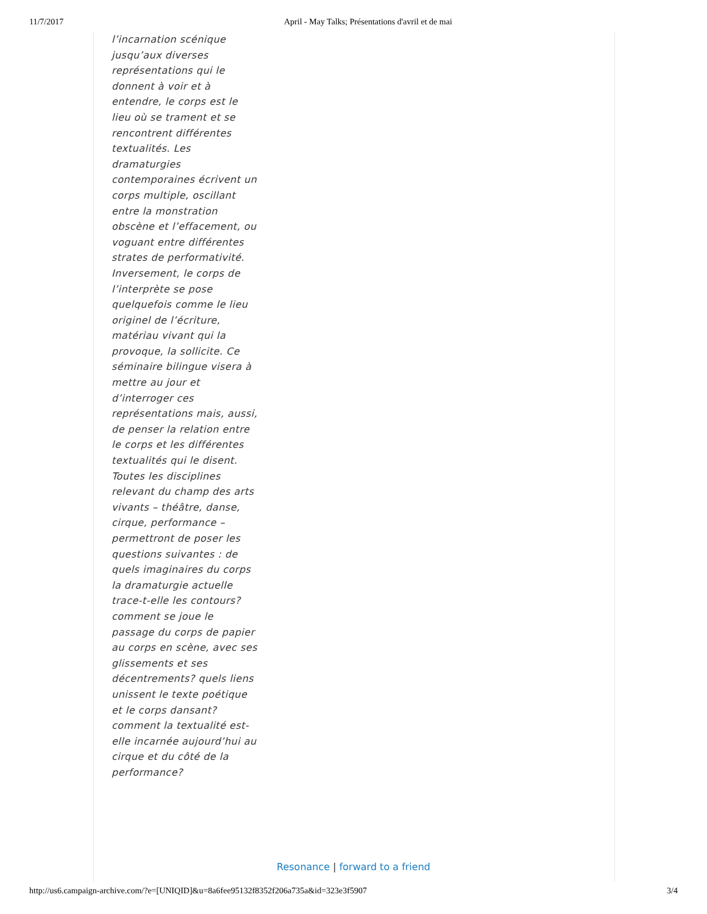11/7/2017 April - May Talks; Présentations d'avril et de mai
l’incarnation scénique jusqu’aux diverses représentations qui le donnent à voir et à entendre, le corps est le lieu où se trament et se rencontrent différentes textualités. Les dramaturgies contemporaines écrivent un corps multiple, oscillant entre la monstration obscène et l’effacement, ou voguant entre différentes strates de performativité. Inversement, le corps de l’interprète se pose quelquefois comme le lieu originel de l’écriture, matériau vivant qui la provoque, la sollicite. Ce séminaire bilingue visera à mettre au jour et d’interroger ces représentations mais, aussi, de penser la relation entre le corps et les différentes textualités qui le disent. Toutes les disciplines relevant du champ des arts vivants – théâtre, danse, cirque, performance – permettront de poser les questions suivantes : de quels imaginaires du corps la dramaturgie actuelle trace-t-elle les contours? comment se joue le passage du corps de papier au corps en scène, avec ses glissements et ses décentrements? quels liens unissent le texte poétique et le corps dansant? comment la textualité est-elle incarnée aujourd’hui au cirque et du côté de la performance?
Resonance | forward to a friend
http://us6.campaign-archive.com/?e=[UNIQID]&u=8a6fee95132f8352f206a735a&id=323e3f5907 3/4